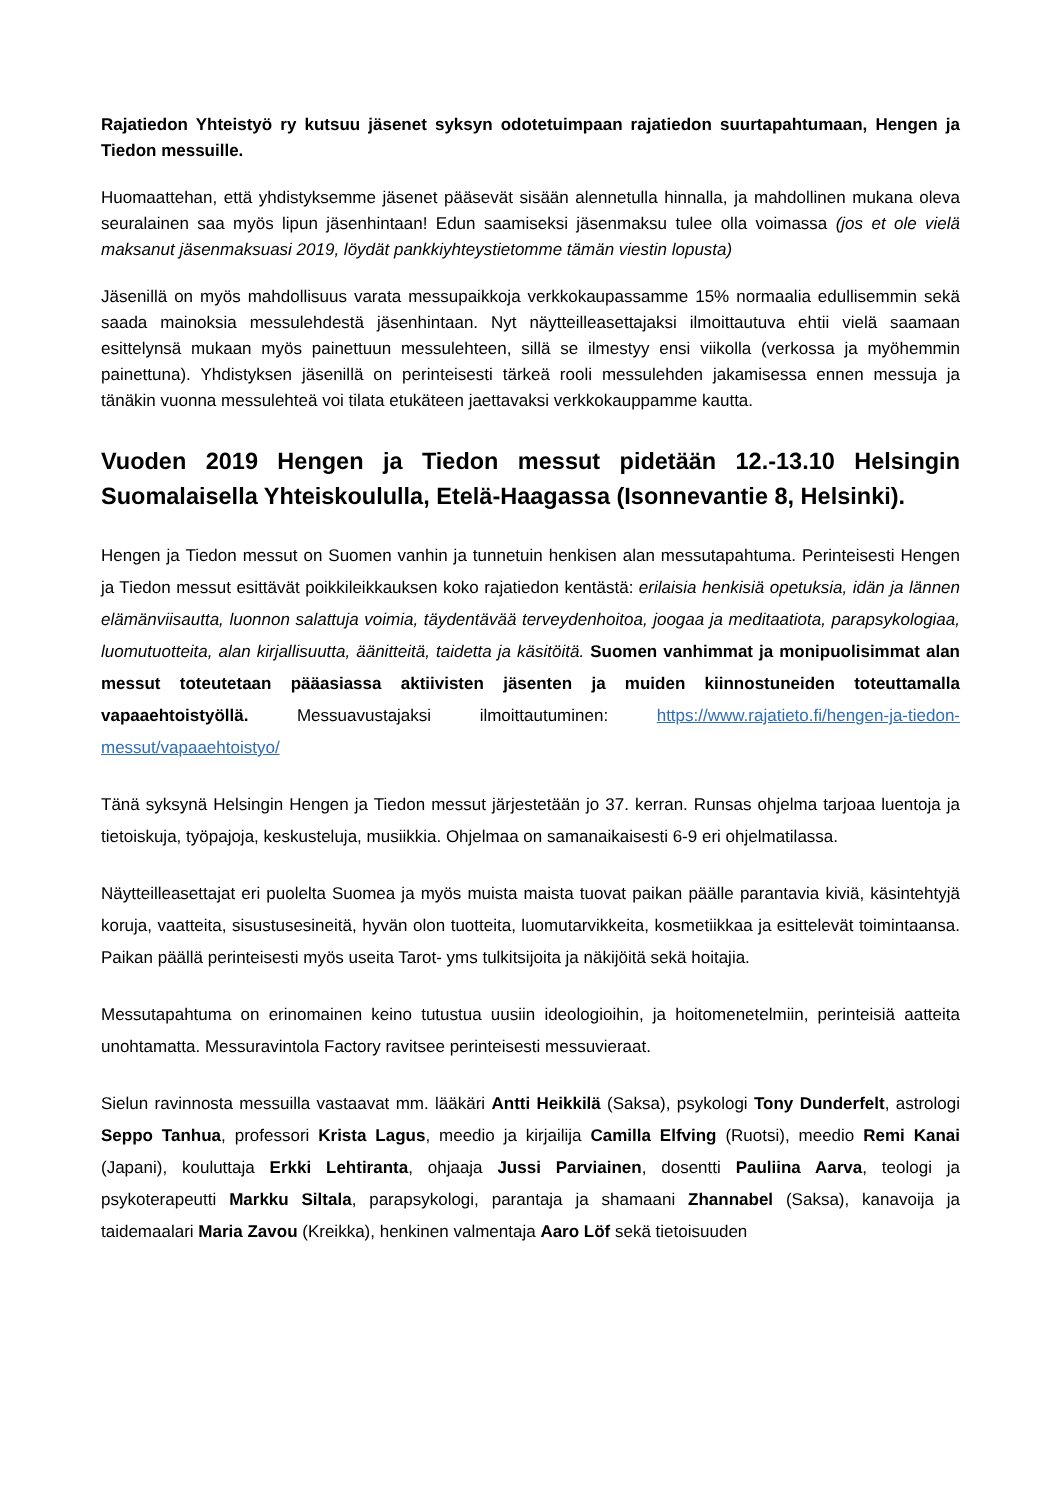Rajatiedon Yhteistyö ry kutsuu jäsenet syksyn odotetuimpaan rajatiedon suurtapahtumaan, Hengen ja Tiedon messuille.
Huomaattehan, että yhdistyksemme jäsenet pääsevät sisään alennetulla hinnalla, ja mahdollinen mukana oleva seuralainen saa myös lipun jäsenhintaan! Edun saamiseksi jäsenmaksu tulee olla voimassa (jos et ole vielä maksanut jäsenmaksuasi 2019, löydät pankkiyhteystietomme tämän viestin lopusta)
Jäsenillä on myös mahdollisuus varata messupaikkoja verkkokaupassamme 15% normaalia edullisemmin sekä saada mainoksia messulehdestä jäsenhintaan. Nyt näytteilleasettajaksi ilmoittautuva ehtii vielä saamaan esittelynsä mukaan myös painettuun messulehteen, sillä se ilmestyy ensi viikolla (verkossa ja myöhemmin painettuna). Yhdistyksen jäsenillä on perinteisesti tärkeä rooli messulehden jakamisessa ennen messuja ja tänäkin vuonna messulehteä voi tilata etukäteen jaettavaksi verkkokauppamme kautta.
Vuoden 2019 Hengen ja Tiedon messut pidetään 12.-13.10 Helsingin Suomalaisella Yhteiskoululla, Etelä-Haagassa (Isonnevantie 8, Helsinki).
Hengen ja Tiedon messut on Suomen vanhin ja tunnetuin henkisen alan messutapahtuma. Perinteisesti Hengen ja Tiedon messut esittävät poikkileikkauksen koko rajatiedon kentästä: erilaisia henkisiä opetuksia, idän ja lännen elämänviisautta, luonnon salattuja voimia, täydentävää terveydenhoitoa, joogaa ja meditaatiota, parapsykologiaa, luomutuotteita, alan kirjallisuutta, äänitteitä, taidetta ja käsitöitä. Suomen vanhimmat ja monipuolisimmat alan messut toteutetaan pääasiassa aktiivisten jäsenten ja muiden kiinnostuneiden toteuttamalla vapaaehtoistyöllä. Messuavustajaksi ilmoittautuminen: https://www.rajatieto.fi/hengen-ja-tiedon-messut/vapaaehtoistyo/
Tänä syksynä Helsingin Hengen ja Tiedon messut järjestetään jo 37. kerran. Runsas ohjelma tarjoaa luentoja ja tietoiskuja, työpajoja, keskusteluja, musiikkia. Ohjelmaa on samanaikaisesti 6-9 eri ohjelmatilassa.
Näytteilleasettajat eri puolelta Suomea ja myös muista maista tuovat paikan päälle parantavia kiviä, käsintehtyjä koruja, vaatteita, sisustusesineitä, hyvän olon tuotteita, luomutarvikkeita, kosmetiikkaa ja esittelevät toimintaansa. Paikan päällä perinteisesti myös useita Tarot- yms tulkitsijoita ja näkijöitä sekä hoitajia.
Messutapahtuma on erinomainen keino tutustua uusiin ideologioihin, ja hoitomenetelmiin, perinteisiä aatteita unohtamatta. Messuravintola Factory ravitsee perinteisesti messuvieraat.
Sielun ravinnosta messuilla vastaavat mm. lääkäri Antti Heikkilä (Saksa), psykologi Tony Dunderfelt, astrologi Seppo Tanhua, professori Krista Lagus, meedio ja kirjailija Camilla Elfving (Ruotsi), meedio Remi Kanai (Japani), kouluttaja Erkki Lehtiranta, ohjaaja Jussi Parviainen, dosentti Pauliina Aarva, teologi ja psykoterapeutti Markku Siltala, parapsykologi, parantaja ja shamaani Zhannabel (Saksa), kanavoija ja taidemaalari Maria Zavou (Kreikka), henkinen valmentaja Aaro Löf sekä tietoisuuden